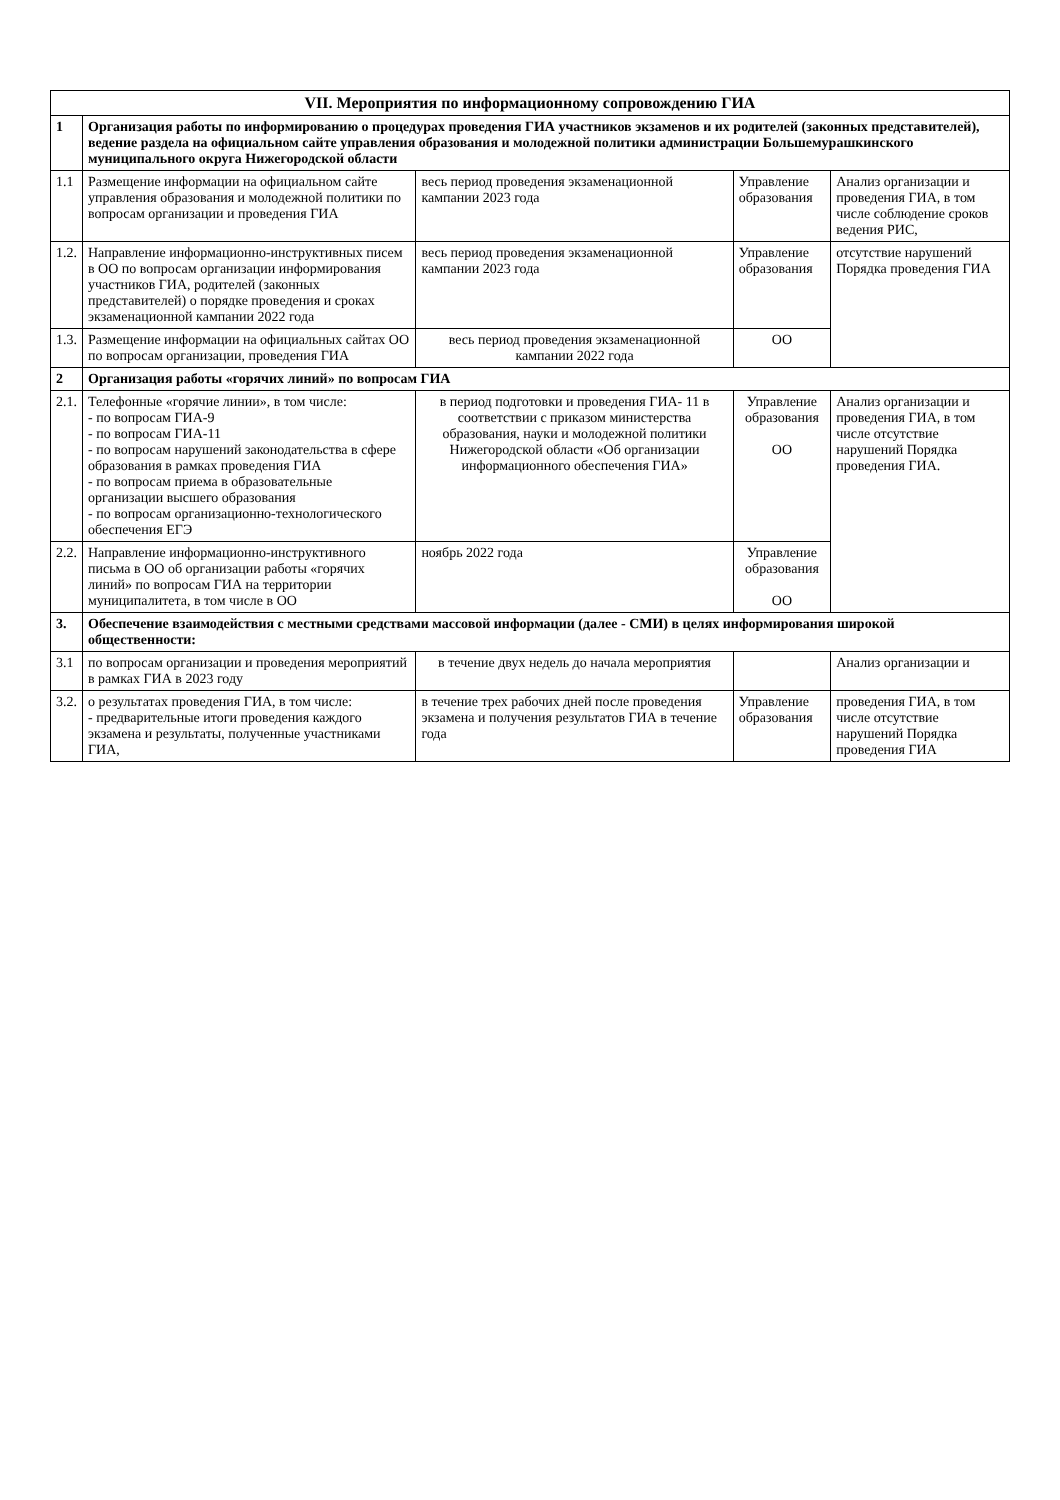| VII. Мероприятия по информационному сопровождению ГИА | | | | |
| --- | --- | --- | --- | --- |
| 1 | Организация работы по информированию о процедурах проведения ГИА участников экзаменов и их родителей (законных представителей), ведение раздела на официальном сайте управления образования и молодежной политики администрации Большемурашкинского муниципального округа Нижегородской области | | | |
| 1.1 | Размещение информации на официальном сайте управления образования и молодежной политики по вопросам организации и проведения ГИА | весь период проведения экзаменационной кампании 2023 года | Управление образования | Анализ организации и проведения ГИА, в том числе соблюдение сроков ведения РИС, |
| 1.2. | Направление информационно-инструктивных писем в ОО по вопросам организации информирования участников ГИА, родителей (законных представителей) о порядке проведения и сроках экзаменационной кампании 2022 года | весь период проведения экзаменационной кампании 2023 года | Управление образования | отсутствие нарушений Порядка проведения ГИА |
| 1.3. | Размещение информации на официальных сайтах ОО по вопросам организации, проведения ГИА | весь период проведения экзаменационной кампании 2022 года | ОО | |
| 2 | Организация работы «горячих линий» по вопросам ГИА | | | |
| 2.1. | Телефонные «горячие линии», в том числе: - по вопросам ГИА-9 - по вопросам ГИА-11 - по вопросам нарушений законодательства в сфере образования в рамках проведения ГИА - по вопросам приема в образовательные организации высшего образования - по вопросам организационно-технологического обеспечения ЕГЭ | в период подготовки и проведения ГИА- 11 в соответствии с приказом министерства образования, науки и молодежной политики Нижегородской области «Об организации информационного обеспечения ГИА» | Управление образования ОО | Анализ организации и проведения ГИА, в том числе отсутствие нарушений Порядка проведения ГИА. |
| 2.2. | Направление информационно-инструктивного письма в ОО об организации работы «горячих линий» по вопросам ГИА на территории муниципалитета, в том числе в ОО | ноябрь 2022 года | Управление образования ОО | |
| 3. | Обеспечение взаимодействия с местными средствами массовой информации (далее - СМИ) в целях информирования широкой общественности: | | | |
| 3.1 | по вопросам организации и проведения мероприятий в рамках ГИА в 2023 году | в течение двух недель до начала мероприятия | | Анализ организации и |
| 3.2. | о результатах проведения ГИА, в том числе: - предварительные итоги проведения каждого экзамена и результаты, полученные участниками ГИА, | в течение трех рабочих дней после проведения экзамена и получения результатов ГИА в течение года | Управление образования | проведения ГИА, в том числе отсутствие нарушений Порядка проведения ГИА |